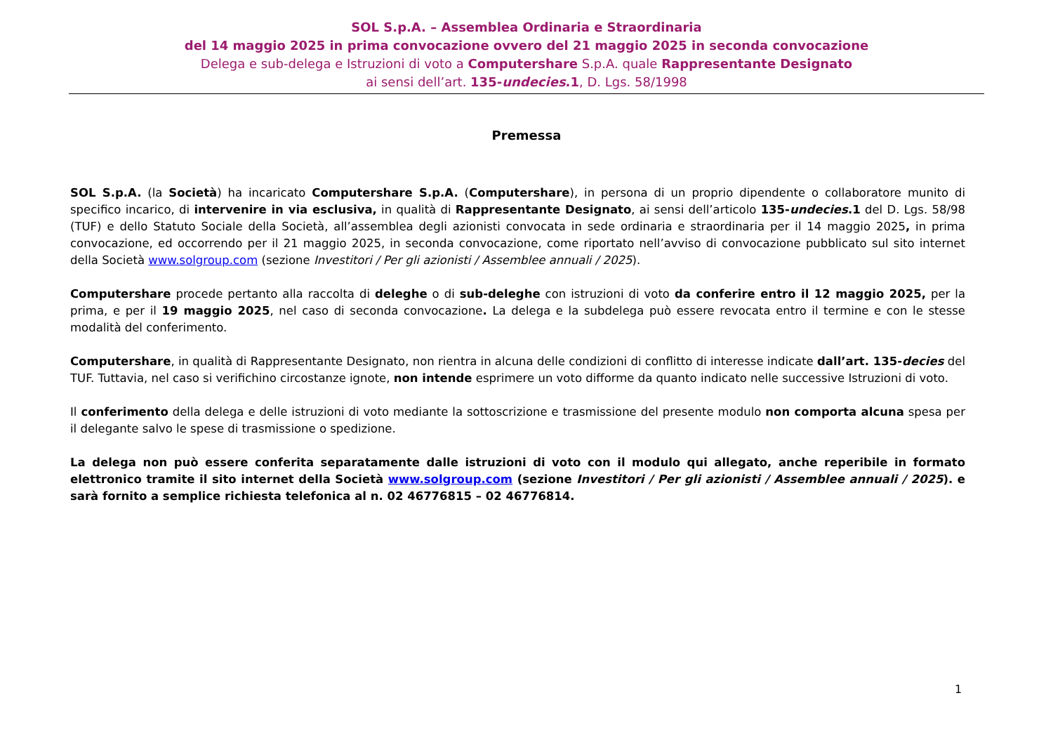SOL S.p.A. – Assemblea Ordinaria e Straordinaria
del 14 maggio 2025 in prima convocazione ovvero del 21 maggio 2025 in seconda convocazione
Delega e sub-delega e Istruzioni di voto a Computershare S.p.A. quale Rappresentante Designato
ai sensi dell’art. 135-undecies.1, D. Lgs. 58/1998
Premessa
SOL S.p.A. (la Società) ha incaricato Computershare S.p.A. (Computershare), in persona di un proprio dipendente o collaboratore munito di specifico incarico, di intervenire in via esclusiva, in qualità di Rappresentante Designato, ai sensi dell’articolo 135-undecies.1 del D. Lgs. 58/98 (TUF) e dello Statuto Sociale della Società, all’assemblea degli azionisti convocata in sede ordinaria e straordinaria per il 14 maggio 2025, in prima convocazione, ed occorrendo per il 21 maggio 2025, in seconda convocazione, come riportato nell’avviso di convocazione pubblicato sul sito internet della Società www.solgroup.com (sezione Investitori / Per gli azionisti / Assemblee annuali / 2025).
Computershare procede pertanto alla raccolta di deleghe o di sub-deleghe con istruzioni di voto da conferire entro il 12 maggio 2025, per la prima, e per il 19 maggio 2025, nel caso di seconda convocazione. La delega e la subdelega può essere revocata entro il termine e con le stesse modalità del conferimento.
Computershare, in qualità di Rappresentante Designato, non rientra in alcuna delle condizioni di conflitto di interesse indicate dall’art. 135-decies del TUF. Tuttavia, nel caso si verifichino circostanze ignote, non intende esprimere un voto difforme da quanto indicato nelle successive Istruzioni di voto.
Il conferimento della delega e delle istruzioni di voto mediante la sottoscrizione e trasmissione del presente modulo non comporta alcuna spesa per il delegante salvo le spese di trasmissione o spedizione.
La delega non può essere conferita separatamente dalle istruzioni di voto con il modulo qui allegato, anche reperibile in formato elettronico tramite il sito internet della Società www.solgroup.com (sezione Investitori / Per gli azionisti / Assemblee annuali / 2025). e sarà fornito a semplice richiesta telefonica al n. 02 46776815 – 02 46776814.
1